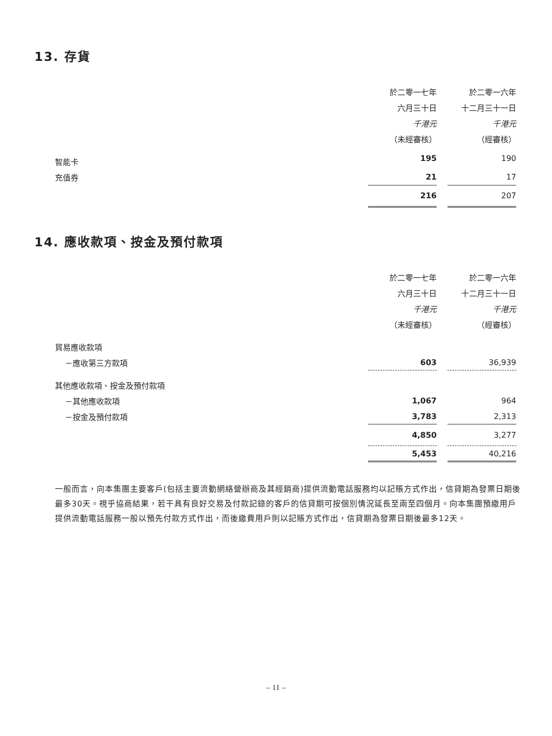13. 存貨
| | 於二零一七年 | | 於二零一六年 |
| --- | --- | --- | --- |
| | 六月三十日 | | 十二月三十一日 |
| | 千港元 | | 千港元 |
| | （未經審核） | | （經審核） |
| 智能卡 | 195 | | 190 |
| 充值券 | 21 | | 17 |
| | 216 | | 207 |
14. 應收款項、按金及預付款項
| | 於二零一七年 | | 於二零一六年 |
| --- | --- | --- | --- |
| | 六月三十日 | | 十二月三十一日 |
| | 千港元 | | 千港元 |
| | （未經審核） | | （經審核） |
| 貿易應收款項 | | | |
| －應收第三方款項 | 603 | | 36,939 |
| 其他應收款項、按金及預付款項 | | | |
| －其他應收款項 | 1,067 | | 964 |
| －按金及預付款項 | 3,783 | | 2,313 |
| | 4,850 | | 3,277 |
| | 5,453 | | 40,216 |
一般而言，向本集團主要客戶(包括主要流動網絡營辦商及其經銷商)提供流動電話服務均以記賬方式作出，信貸期為發票日期後最多30天。視乎協商結果，若干具有良好交易及付款記錄的客戶的信貸期可按個別情況延長至兩至四個月。向本集團預繳用戶提供流動電話服務一般以預先付款方式作出，而後繳費用戶則以記賬方式作出，信貸期為發票日期後最多12天。
– 11 –